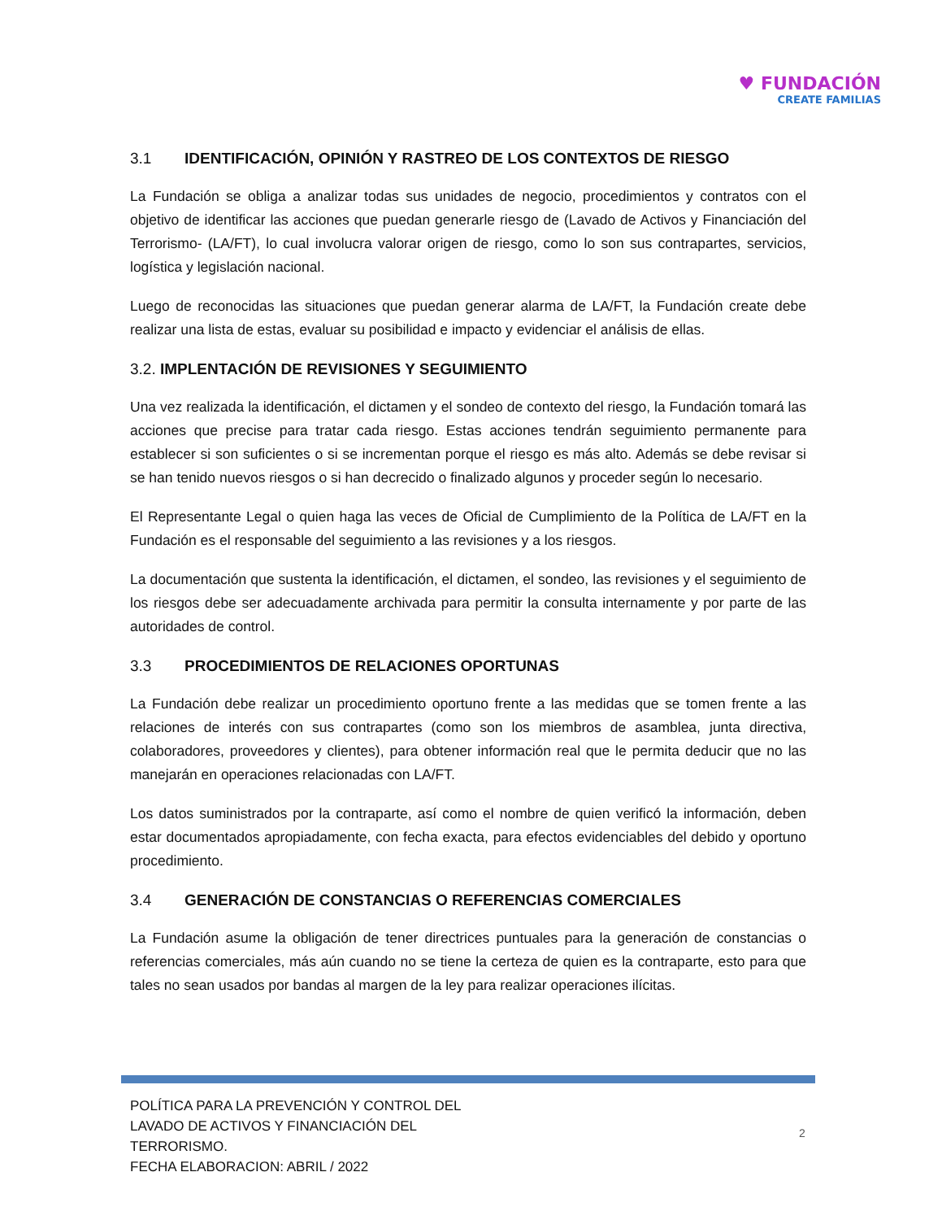♥ FUNDACIÓN
CREATE FAMILIAS
3.1 IDENTIFICACIÓN, OPINIÓN Y RASTREO DE LOS CONTEXTOS DE RIESGO
La Fundación se obliga a analizar todas sus unidades de negocio, procedimientos y contratos con el objetivo de identificar las acciones que puedan generarle riesgo de (Lavado de Activos y Financiación del Terrorismo- (LA/FT), lo cual involucra valorar origen de riesgo, como lo son sus contrapartes, servicios, logística y legislación nacional.
Luego de reconocidas las situaciones que puedan generar alarma de LA/FT, la Fundación create debe realizar una lista de estas, evaluar su posibilidad e impacto y evidenciar el análisis de ellas.
3.2. IMPLENTACIÓN DE REVISIONES Y SEGUIMIENTO
Una vez realizada la identificación, el dictamen y el sondeo de contexto del riesgo, la Fundación tomará las acciones que precise para tratar cada riesgo. Estas acciones tendrán seguimiento permanente para establecer si son suficientes o si se incrementan porque el riesgo es más alto. Además se debe revisar si se han tenido nuevos riesgos o si han decrecido o finalizado algunos y proceder según lo necesario.
El Representante Legal o quien haga las veces de Oficial de Cumplimiento de la Política de LA/FT en la Fundación es el responsable del seguimiento a las revisiones y a los riesgos.
La documentación que sustenta la identificación, el dictamen, el sondeo, las revisiones y el seguimiento de los riesgos debe ser adecuadamente archivada para permitir la consulta internamente y por parte de las autoridades de control.
3.3 PROCEDIMIENTOS DE RELACIONES OPORTUNAS
La Fundación debe realizar un procedimiento oportuno frente a las medidas que se tomen frente a las relaciones de interés con sus contrapartes (como son los miembros de asamblea, junta directiva, colaboradores, proveedores y clientes), para obtener información real que le permita deducir que no las manejarán en operaciones relacionadas con LA/FT.
Los datos suministrados por la contraparte, así como el nombre de quien verificó la información, deben estar documentados apropiadamente, con fecha exacta, para efectos evidenciables del debido y oportuno procedimiento.
3.4 GENERACIÓN DE CONSTANCIAS O REFERENCIAS COMERCIALES
La Fundación asume la obligación de tener directrices puntuales para la generación de constancias o referencias comerciales, más aún cuando no se tiene la certeza de quien es la contraparte, esto para que tales no sean usados por bandas al margen de la ley para realizar operaciones ilícitas.
POLÍTICA PARA LA PREVENCIÓN Y CONTROL DEL
LAVADO DE ACTIVOS Y FINANCIACIÓN DEL
TERRORISMO.
FECHA ELABORACION: ABRIL / 2022
2